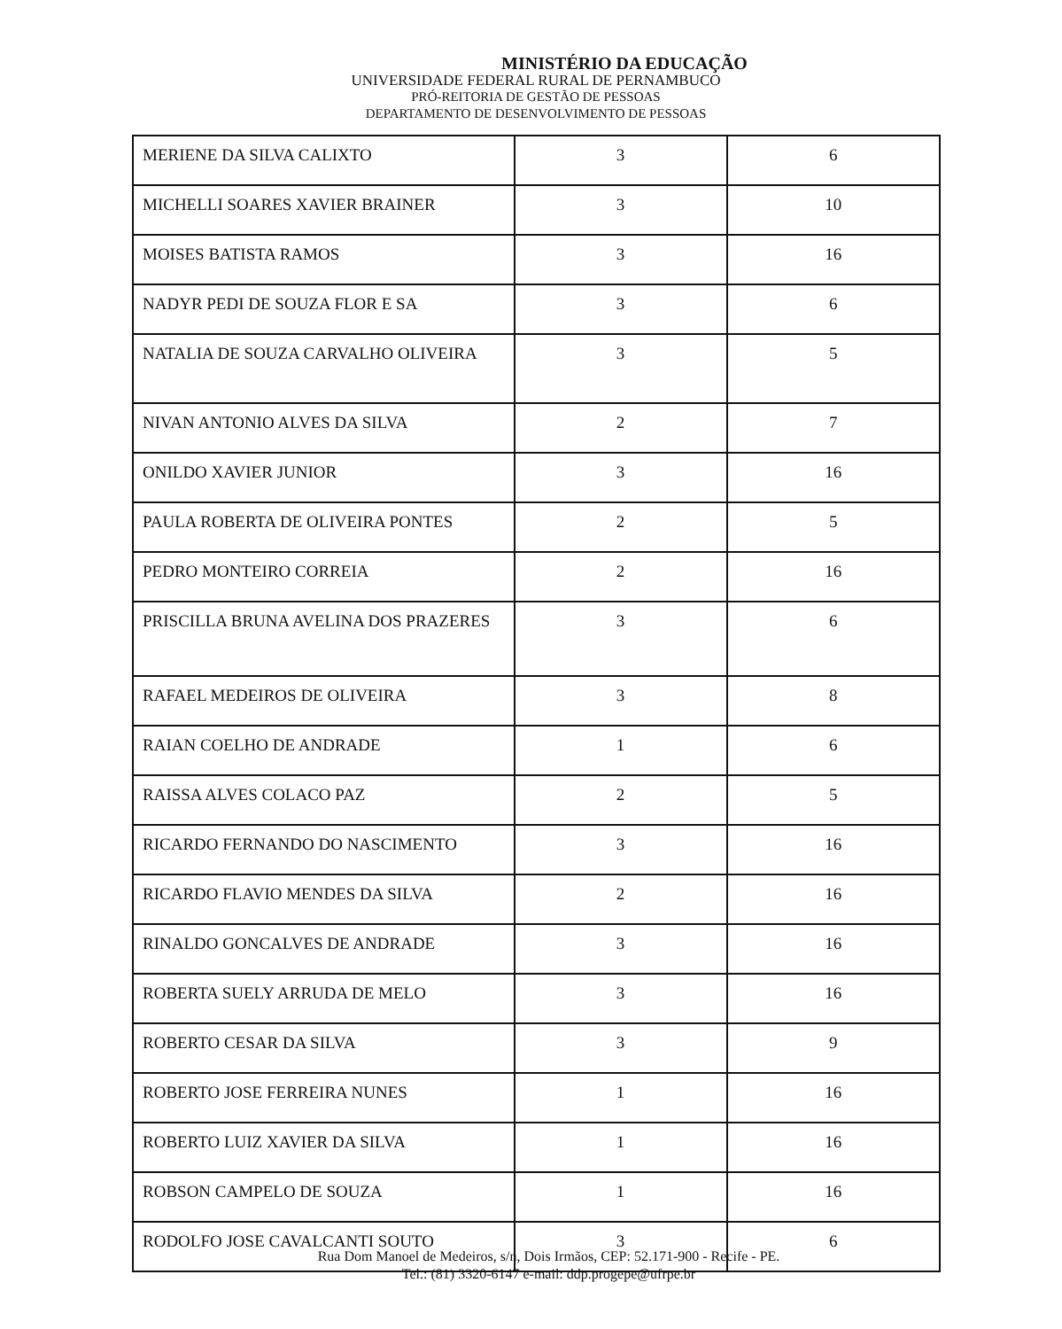MINISTÉRIO DA EDUCAÇÃO
UNIVERSIDADE FEDERAL RURAL DE PERNAMBUCO
PRÓ-REITORIA DE GESTÃO DE PESSOAS
DEPARTAMENTO DE DESENVOLVIMENTO DE PESSOAS
| MERIENE DA SILVA CALIXTO | 3 | 6 |
| MICHELLI SOARES XAVIER BRAINER | 3 | 10 |
| MOISES BATISTA RAMOS | 3 | 16 |
| NADYR PEDI DE SOUZA FLOR E SA | 3 | 6 |
| NATALIA DE SOUZA CARVALHO OLIVEIRA | 3 | 5 |
| NIVAN ANTONIO ALVES DA SILVA | 2 | 7 |
| ONILDO XAVIER JUNIOR | 3 | 16 |
| PAULA ROBERTA DE OLIVEIRA PONTES | 2 | 5 |
| PEDRO MONTEIRO CORREIA | 2 | 16 |
| PRISCILLA BRUNA AVELINA DOS PRAZERES | 3 | 6 |
| RAFAEL MEDEIROS DE OLIVEIRA | 3 | 8 |
| RAIAN COELHO DE ANDRADE | 1 | 6 |
| RAISSA ALVES COLACO PAZ | 2 | 5 |
| RICARDO FERNANDO DO NASCIMENTO | 3 | 16 |
| RICARDO FLAVIO MENDES DA SILVA | 2 | 16 |
| RINALDO GONCALVES DE ANDRADE | 3 | 16 |
| ROBERTA SUELY ARRUDA DE MELO | 3 | 16 |
| ROBERTO CESAR DA SILVA | 3 | 9 |
| ROBERTO JOSE FERREIRA NUNES | 1 | 16 |
| ROBERTO LUIZ XAVIER DA SILVA | 1 | 16 |
| ROBSON CAMPELO DE SOUZA | 1 | 16 |
| RODOLFO JOSE CAVALCANTI SOUTO | 3 | 6 |
Rua Dom Manoel de Medeiros, s/n, Dois Irmãos, CEP: 52.171-900 - Recife - PE.
Tel.: (81) 3320-6147 e-mail: ddp.progepe@ufrpe.br